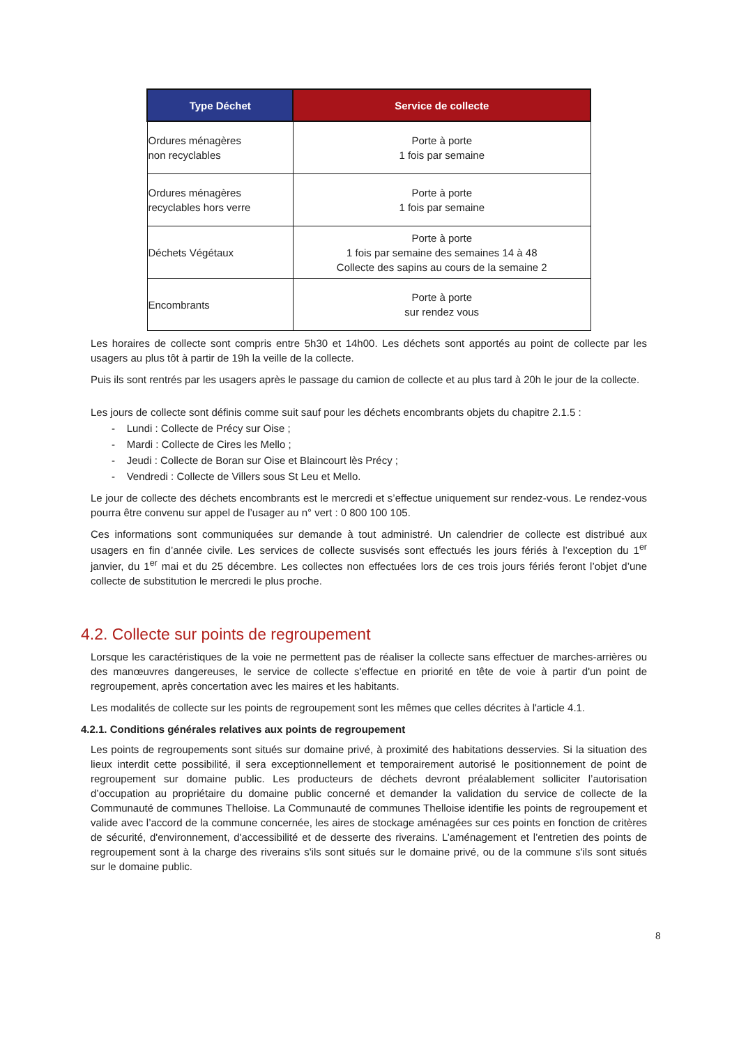| Type Déchet | Service de collecte |
| --- | --- |
| Ordures ménagères non recyclables | Porte à porte 1 fois par semaine |
| Ordures ménagères recyclables hors verre | Porte à porte 1 fois par semaine |
| Déchets Végétaux | Porte à porte 1 fois par semaine des semaines 14 à 48 Collecte des sapins au cours de la semaine 2 |
| Encombrants | Porte à porte sur rendez vous |
Les horaires de collecte sont compris entre 5h30 et 14h00. Les déchets sont apportés au point de collecte par les usagers au plus tôt à partir de 19h la veille de la collecte.
Puis ils sont rentrés par les usagers après le passage du camion de collecte et au plus tard à 20h le jour de la collecte.
Les jours de collecte sont définis comme suit sauf pour les déchets encombrants objets du chapitre 2.1.5 :
- Lundi : Collecte de Précy sur Oise ;
- Mardi : Collecte de Cires les Mello ;
- Jeudi : Collecte de Boran sur Oise et Blaincourt lès Précy ;
- Vendredi : Collecte de Villers sous St Leu et Mello.
Le jour de collecte des déchets encombrants est le mercredi et s’effectue uniquement sur rendez-vous. Le rendez-vous pourra être convenu sur appel de l’usager au n° vert : 0 800 100 105.
Ces informations sont communiquées sur demande à tout administré. Un calendrier de collecte est distribué aux usagers en fin d’année civile. Les services de collecte susvisés sont effectués les jours fériés à l’exception du 1<sup>er</sup> janvier, du 1<sup>er</sup> mai et du 25 décembre. Les collectes non effectuées lors de ces trois jours fériés feront l’objet d’une collecte de substitution le mercredi le plus proche.
4.2. Collecte sur points de regroupement
Lorsque les caractéristiques de la voie ne permettent pas de réaliser la collecte sans effectuer de marches-arrières ou des manœuvres dangereuses, le service de collecte s'effectue en priorité en tête de voie à partir d'un point de regroupement, après concertation avec les maires et les habitants.
Les modalités de collecte sur les points de regroupement sont les mêmes que celles décrites à l'article 4.1.
4.2.1. Conditions générales relatives aux points de regroupement
Les points de regroupements sont situés sur domaine privé, à proximité des habitations desservies. Si la situation des lieux interdit cette possibilité, il sera exceptionnellement et temporairement autorisé le positionnement de point de regroupement sur domaine public. Les producteurs de déchets devront préalablement solliciter l’autorisation d’occupation au propriétaire du domaine public concerné et demander la validation du service de collecte de la Communauté de communes Thelloise. La Communauté de communes Thelloise identifie les points de regroupement et valide avec l’accord de la commune concernée, les aires de stockage aménagées sur ces points en fonction de critères de sécurité, d'environnement, d'accessibilité et de desserte des riverains. L’aménagement et l’entretien des points de regroupement sont à la charge des riverains s'ils sont situés sur le domaine privé, ou de la commune s'ils sont situés sur le domaine public.
8